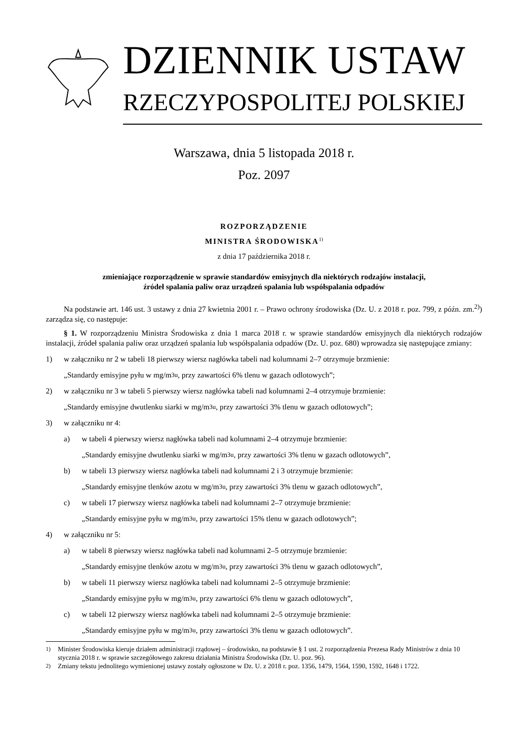DZIENNIK USTAW
RZECZYPOSPOLITEJ POLSKIEJ
Warszawa, dnia 5 listopada 2018 r.
Poz. 2097
ROZPORZĄDZENIE
MINISTRA ŚRODOWISKA<sup>1)</sup>
z dnia 17 października 2018 r.
zmieniające rozporządzenie w sprawie standardów emisyjnych dla niektórych rodzajów instalacji,
źródeł spalania paliw oraz urządzeń spalania lub współspalania odpadów
Na podstawie art. 146 ust. 3 ustawy z dnia 27 kwietnia 2001 r. – Prawo ochrony środowiska (Dz. U. z 2018 r. poz. 799, z późn. zm.<sup>2)</sup>) zarządza się, co następuje:
§ 1. W rozporządzeniu Ministra Środowiska z dnia 1 marca 2018 r. w sprawie standardów emisyjnych dla niektórych rodzajów instalacji, źródeł spalania paliw oraz urządzeń spalania lub współspalania odpadów (Dz. U. poz. 680) wprowadza się następujące zmiany:
1) w załączniku nr 2 w tabeli 18 pierwszy wiersz nagłówka tabeli nad kolumnami 2–7 otrzymuje brzmienie:
„Standardy emisyjne pyłu w mg/m<sup>3</sup><sub>u</sub>, przy zawartości 6% tlenu w gazach odlotowych”;
2) w załączniku nr 3 w tabeli 5 pierwszy wiersz nagłówka tabeli nad kolumnami 2–4 otrzymuje brzmienie:
„Standardy emisyjne dwutlenku siarki w mg/m<sup>3</sup><sub>u</sub>, przy zawartości 3% tlenu w gazach odlotowych”;
3) w załączniku nr 4:
a) w tabeli 4 pierwszy wiersz nagłówka tabeli nad kolumnami 2–4 otrzymuje brzmienie:
„Standardy emisyjne dwutlenku siarki w mg/m<sup>3</sup><sub>u</sub>, przy zawartości 3% tlenu w gazach odlotowych”,
b) w tabeli 13 pierwszy wiersz nagłówka tabeli nad kolumnami 2 i 3 otrzymuje brzmienie:
„Standardy emisyjne tlenków azotu w mg/m<sup>3</sup><sub>u</sub>, przy zawartości 3% tlenu w gazach odlotowych”,
c) w tabeli 17 pierwszy wiersz nagłówka tabeli nad kolumnami 2–7 otrzymuje brzmienie:
„Standardy emisyjne pyłu w mg/m<sup>3</sup><sub>u</sub>, przy zawartości 15% tlenu w gazach odlotowych”;
4) w załączniku nr 5:
a) w tabeli 8 pierwszy wiersz nagłówka tabeli nad kolumnami 2–5 otrzymuje brzmienie:
„Standardy emisyjne tlenków azotu w mg/m<sup>3</sup><sub>u</sub>, przy zawartości 3% tlenu w gazach odlotowych”,
b) w tabeli 11 pierwszy wiersz nagłówka tabeli nad kolumnami 2–5 otrzymuje brzmienie:
„Standardy emisyjne pyłu w mg/m<sup>3</sup><sub>u</sub>, przy zawartości 6% tlenu w gazach odlotowych”,
c) w tabeli 12 pierwszy wiersz nagłówka tabeli nad kolumnami 2–5 otrzymuje brzmienie:
„Standardy emisyjne pyłu w mg/m<sup>3</sup><sub>u</sub>, przy zawartości 3% tlenu w gazach odlotowych”.
<sup>1)</sup> Minister Środowiska kieruje działem administracji rządowej – środowisko, na podstawie § 1 ust. 2 rozporządzenia Prezesa Rady Ministrów z dnia 10 stycznia 2018 r. w sprawie szczegółowego zakresu działania Ministra Środowiska (Dz. U. poz. 96).
<sup>2)</sup> Zmiany tekstu jednolitego wymienionej ustawy zostały ogłoszone w Dz. U. z 2018 r. poz. 1356, 1479, 1564, 1590, 1592, 1648 i 1722.